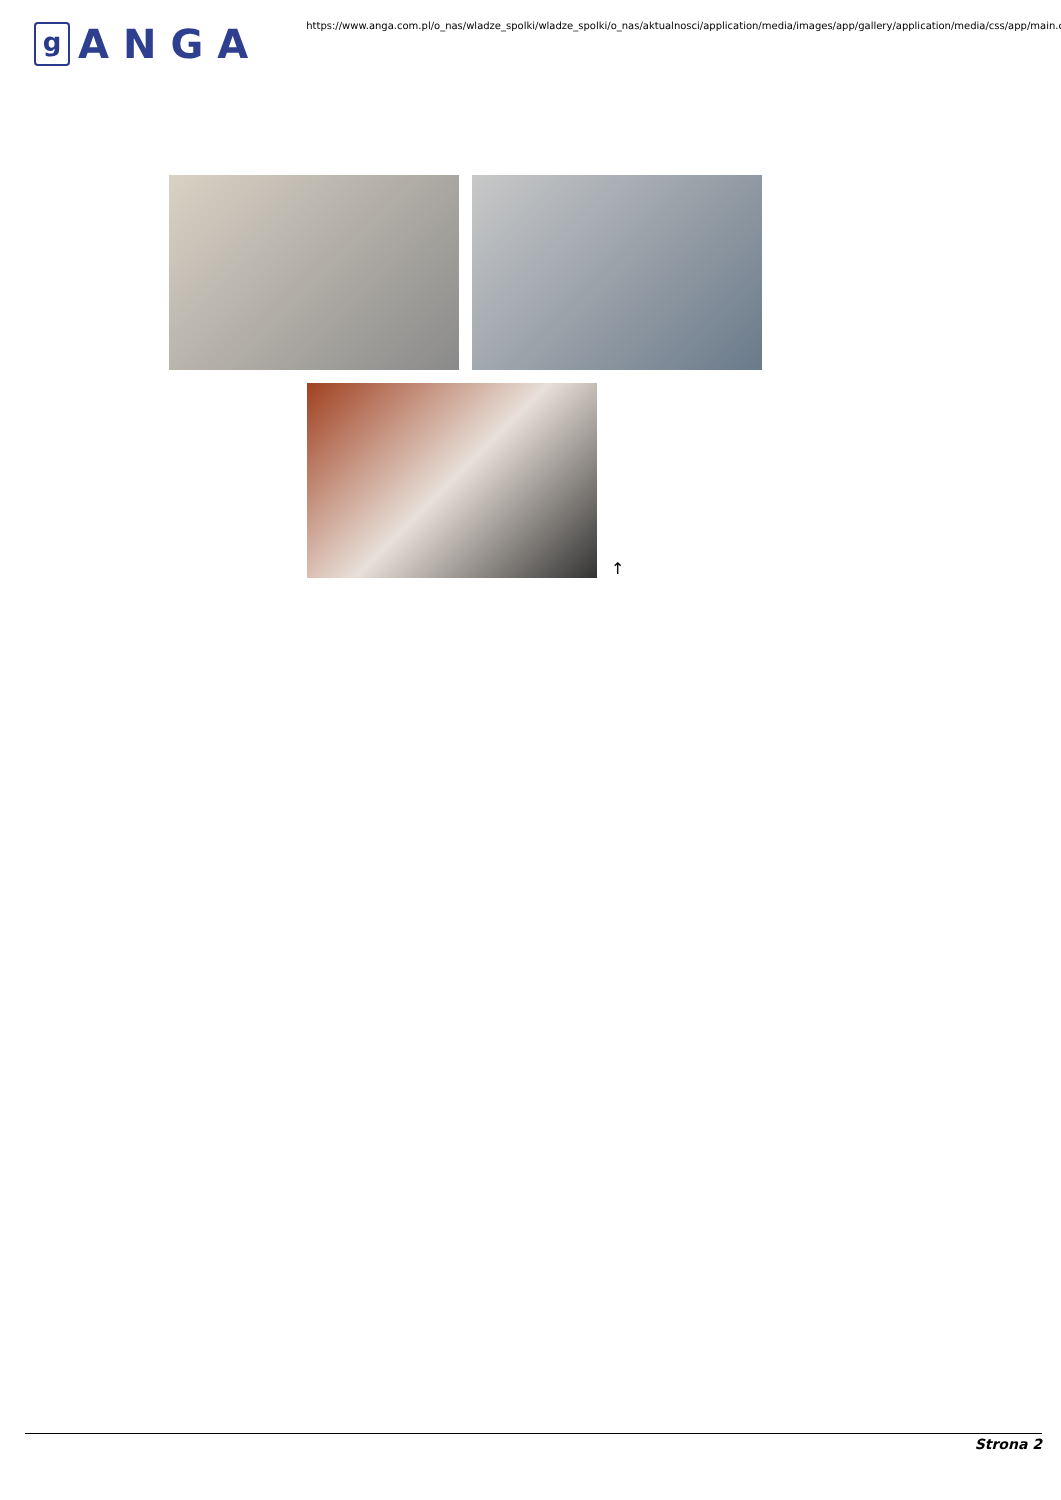g
ANGA
https://www.anga.com.pl/o_nas/wladze_spolki/wladze_spolki/o_nas/aktualnosci/application/media/images/app/gallery/application/media/css/app/main.css
↑
Strona 2